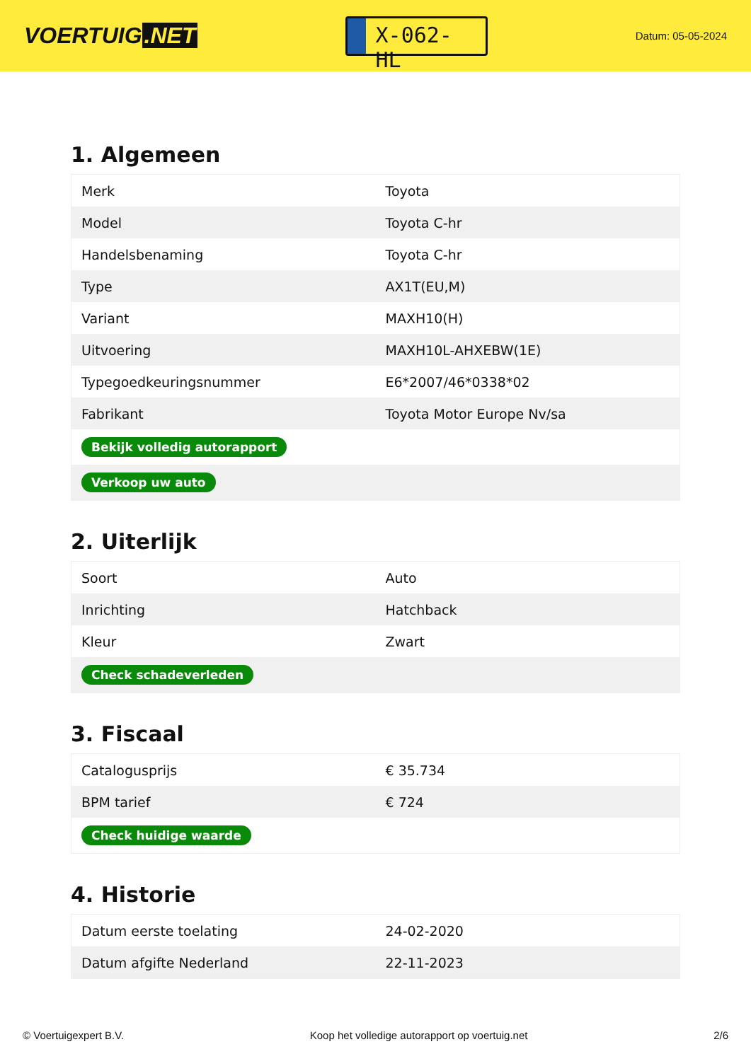VOERTUIG.NET
X-062-HL
Datum: 05-05-2024
1. Algemeen
| Merk | Toyota |
| Model | Toyota C-hr |
| Handelsbenaming | Toyota C-hr |
| Type | AX1T(EU,M) |
| Variant | MAXH10(H) |
| Uitvoering | MAXH10L-AHXEBW(1E) |
| Typegoedkeuringsnummer | E6*2007/46*0338*02 |
| Fabrikant | Toyota Motor Europe Nv/sa |
| Bekijk volledig autorapport | |
| Verkoop uw auto | |
2. Uiterlijk
| Soort | Auto |
| Inrichting | Hatchback |
| Kleur | Zwart |
| Check schadeverleden | |
3. Fiscaal
| Catalogusprijs | € 35.734 |
| BPM tarief | € 724 |
| Check huidige waarde | |
4. Historie
| Datum eerste toelating | 24-02-2020 |
| Datum afgifte Nederland | 22-11-2023 |
© Voertuigexpert B.V. Koop het volledige autorapport op voertuig.net 2/6